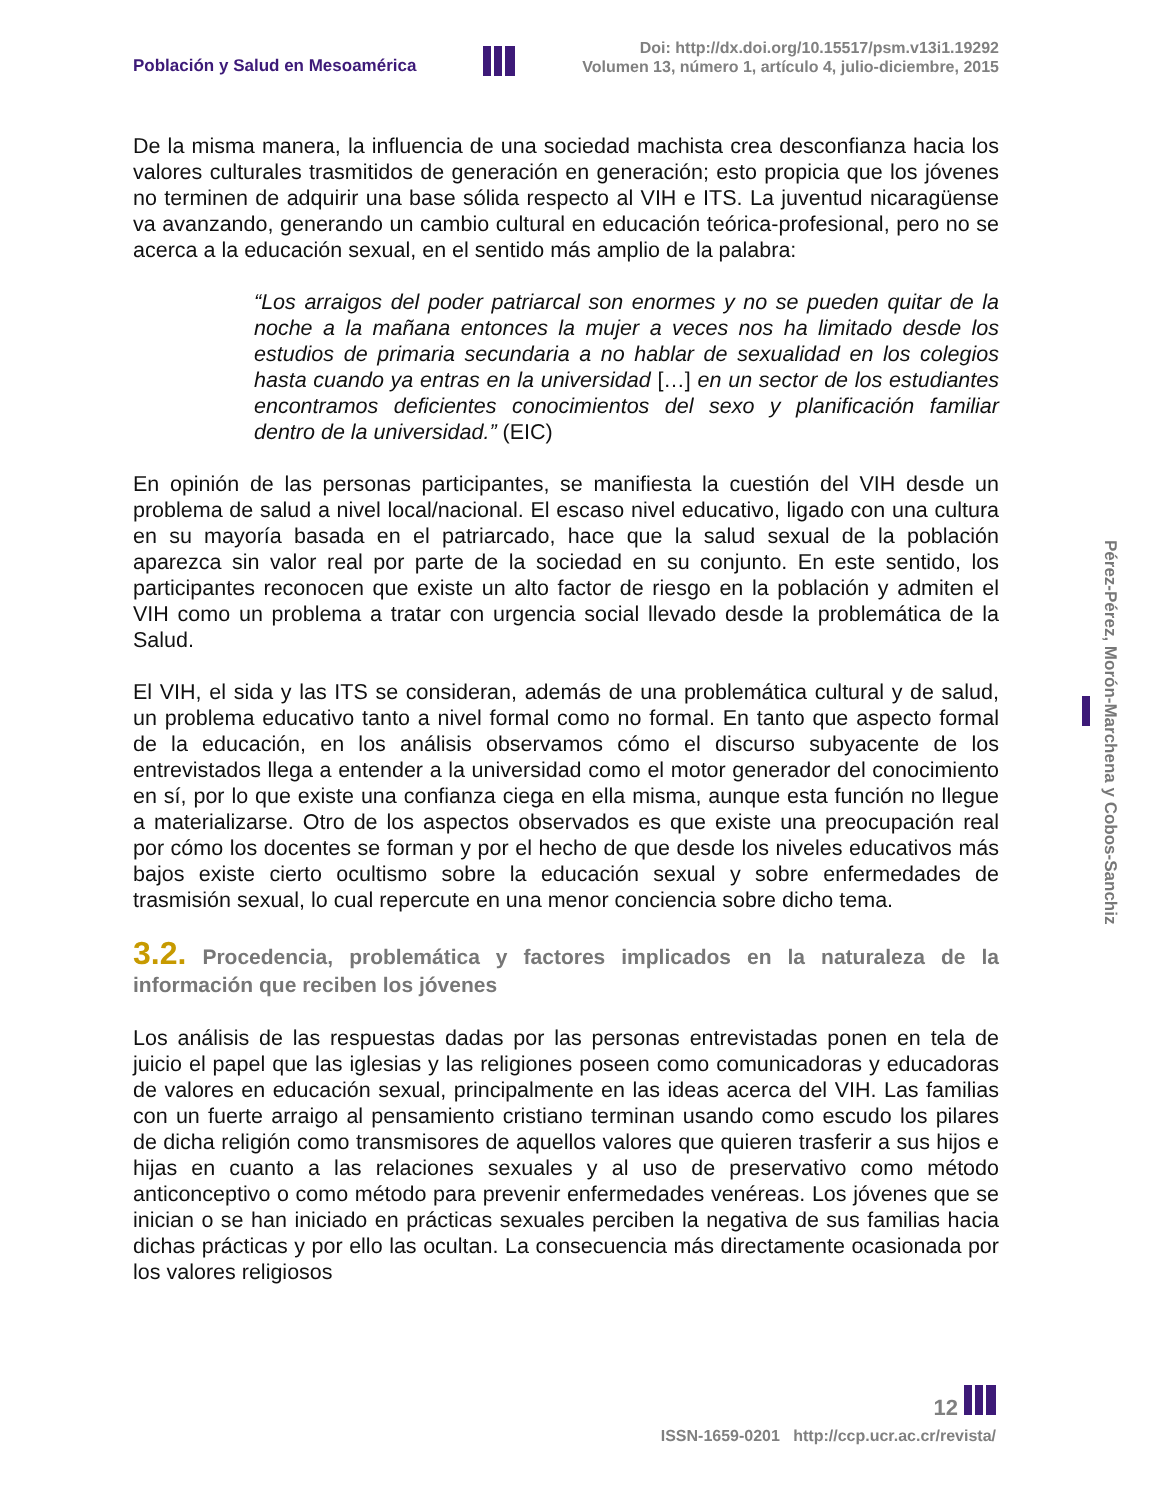Población y Salud en Mesoamérica
Doi: http://dx.doi.org/10.15517/psm.v13i1.19292
Volumen 13, número 1, artículo 4, julio-diciembre, 2015
De la misma manera, la influencia de una sociedad machista crea desconfianza hacia los valores culturales trasmitidos de generación en generación; esto propicia que los jóvenes no terminen de adquirir una base sólida respecto al VIH e ITS. La juventud nicaragüense va avanzando, generando un cambio cultural en educación teórica-profesional, pero no se acerca a la educación sexual, en el sentido más amplio de la palabra:
“Los arraigos del poder patriarcal son enormes y no se pueden quitar de la noche a la mañana entonces la mujer a veces nos ha limitado desde los estudios de primaria secundaria a no hablar de sexualidad en los colegios hasta cuando ya entras en la universidad […] en un sector de los estudiantes encontramos deficientes conocimientos del sexo y planificación familiar dentro de la universidad.” (EIC)
En opinión de las personas participantes, se manifiesta la cuestión del VIH desde un problema de salud a nivel local/nacional. El escaso nivel educativo, ligado con una cultura en su mayoría basada en el patriarcado, hace que la salud sexual de la población aparezca sin valor real por parte de la sociedad en su conjunto. En este sentido, los participantes reconocen que existe un alto factor de riesgo en la población y admiten el VIH como un problema a tratar con urgencia social llevado desde la problemática de la Salud.
El VIH, el sida y las ITS se consideran, además de una problemática cultural y de salud, un problema educativo tanto a nivel formal como no formal. En tanto que aspecto formal de la educación, en los análisis observamos cómo el discurso subyacente de los entrevistados llega a entender a la universidad como el motor generador del conocimiento en sí, por lo que existe una confianza ciega en ella misma, aunque esta función no llegue a materializarse. Otro de los aspectos observados es que existe una preocupación real por cómo los docentes se forman y por el hecho de que desde los niveles educativos más bajos existe cierto ocultismo sobre la educación sexual y sobre enfermedades de trasmisión sexual, lo cual repercute en una menor conciencia sobre dicho tema.
3.2. Procedencia, problemática y factores implicados en la naturaleza de la información que reciben los jóvenes
Los análisis de las respuestas dadas por las personas entrevistadas ponen en tela de juicio el papel que las iglesias y las religiones poseen como comunicadoras y educadoras de valores en educación sexual, principalmente en las ideas acerca del VIH. Las familias con un fuerte arraigo al pensamiento cristiano terminan usando como escudo los pilares de dicha religión como transmisores de aquellos valores que quieren trasferir a sus hijos e hijas en cuanto a las relaciones sexuales y al uso de preservativo como método anticonceptivo o como método para prevenir enfermedades venéreas. Los jóvenes que se inician o se han iniciado en prácticas sexuales perciben la negativa de sus familias hacia dichas prácticas y por ello las ocultan. La consecuencia más directamente ocasionada por los valores religiosos
Pérez-Pérez, Morón-Marchena y Cobos-Sanchiz
12
ISSN-1659-0201 http://ccp.ucr.ac.cr/revista/